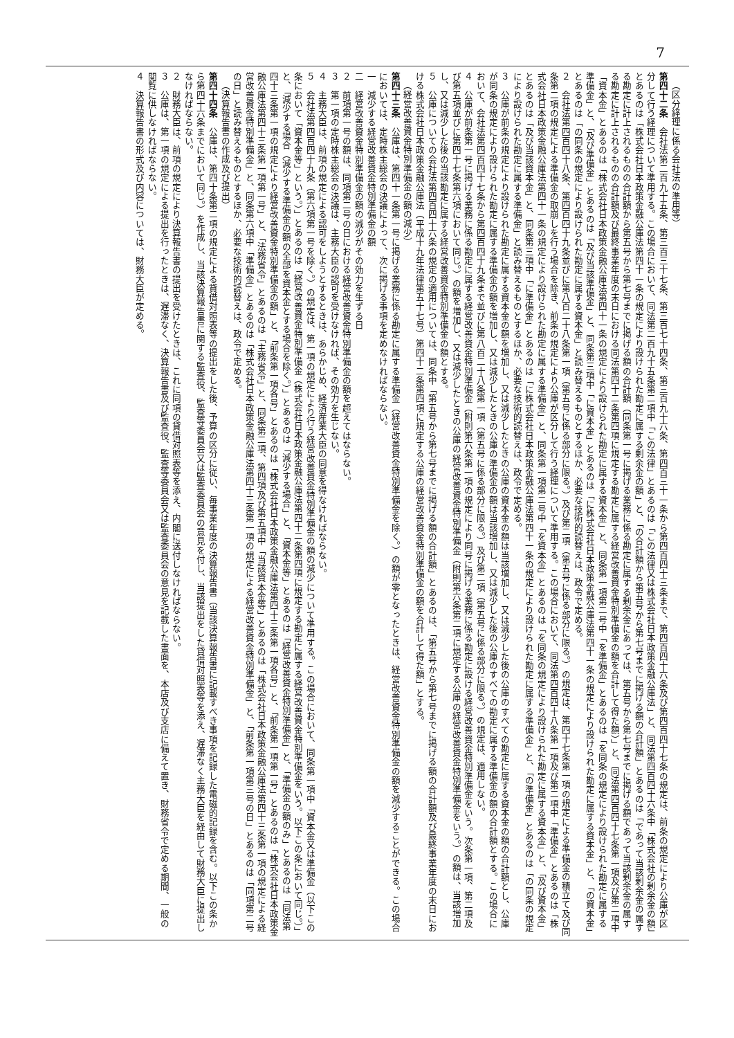7
（区分経理に係る会社法の準用等）
第四十二条　会社法第二百九十五条、第三百三十七条、第三百七十四条、第三百九十六条、第四百三十一条から第四百四十三条まで、第四百四十六条及び第四百四十七条の規定は、前条の規定により公庫が区分して行う経理について準用する。この場合において、同法第二百九十五条第二項中「この法律」とあるのは「この法律又は株式会社日本政策金融公庫法」と、同法第四百四十六条中「株式会社の剰余金の額」とあるのは「株式会社日本政策金融公庫法第四十一条の規定により設けられた勘定に属する剰余金の額」と、「の合計額から第五号から第七号までに掲げる額の合計額」とあるのは「であって当該剰余金の属する勘定に計上されるものの合計額から第五号から第七号までに掲げる額の合計額（同条第一号に掲げる業務に係る勘定に属する剰余金にあっては、第五号から第七号までに掲げる額であって当該剰余金の属する勘定に計上されるものの合計額及び最終事業年度の末日における同法第四十二条第四項に規定する勘定に属する経営改善資金特別準備金の額を合計して得た額）」と、同法第四百四十七条第一項及び第二項中「資本金」とあるのは「株式会社日本政策金融公庫法第四十一条の規定により設けられた勘定に属する資本金」と、同条第一項第二号中「を準備金」とあるのは「を同条の規定により設けられた勘定に属する準備金」と、「及び準備金」とあるのは「及び当該準備金」と、同条第三項中「に資本金」とあるのは「に株式会社日本政策金融公庫法第四十一条の規定により設けられた勘定に属する資本金」と、「の資本金」とあるのは「の同条の規定により設けられた勘定に属する資本金」と読み替えるものとするほか、必要な技術的読替えは、政令で定める。
２　会社法第四百四十八条、第四百四十九条並びに第八百二十八条第一項（第五号に係る部分に限る。）及び第二項（第五号に係る部分に限る。）の規定は、第四十七条第一項の規定による準備金の積立て及び同条第二項の規定による準備金の取崩しを行う場合を除き、前条の規定により公庫が区分して行う経理について準用する。この場合において、同法第四百四十八条第一項及び第二項中「準備金」とあるのは「株式会社日本政策金融公庫法第四十一条の規定により設けられた勘定に属する準備金」と、同条第一項第二号中「を資本金」とあるのは「を同条の規定により設けられた勘定に属する資本金」と、「及び資本金」とあるのは「及び当該資本金」と、同条第三項中「に準備金」とあるのは「に株式会社日本政策金融公庫法第四十一条の規定により設けられた勘定に属する準備金」と、「の準備金」とあるのは「の同条の規定により設けられた勘定に属する準備金」と読み替えるものとするほか、必要な技術的読替えは、政令で定める。
３　公庫が前条の規定により設けられた勘定に属する資本金の額を増加し、又は減少したときの公庫の資本金の額は当該増加し、又は減少した後の公庫のすべての勘定に属する資本金の額の合計額とし、公庫が同条の規定により設けられた勘定に属する準備金の額を増加し、又は減少したときの公庫の準備金の額は当該増加し、又は減少した後の公庫のすべての勘定に属する準備金の額の合計額とする。この場合において、会社法第四百四十七条から第四百四十九条まで並びに第八百二十八条第一項（第五号に係る部分に限る。）及び第二項（第五号に係る部分に限る。）の規定は、適用しない。
４　公庫が前条第一号に掲げる業務に係る勘定に属する経営改善資金特別準備金（附則第六条第一項の規定により同号に掲げる業務に係る勘定に設ける経営改善資金特別準備金をいう。次条第一項、第二項及び第五項並びに第四十七条第六項において同じ。）の額を増加し、又は減少したときの公庫の経営改善資金特別準備金（附則第六条第二項に規定する公庫の経営改善資金特別準備金をいう。）の額は、当該増加し、又は減少した後の当該勘定に属する経営改善資金特別準備金の額とする。
５　公庫についての会社法第四百四十六条の規定の適用については、同条中「第五号から第七号までに掲げる額の合計額」とあるのは、「第五号から第七号までに掲げる額の合計額及び最終事業年度の末日における株式会社日本政策金融公庫法（平成十九年法律第五十七号）第四十二条第四項に規定する公庫の経営改善資金特別準備金の額を合計して得た額」とする。
（経営改善資金特別準備金の額の減少）
第四十三条　公庫は、第四十一条第一号に掲げる業務に係る勘定に属する準備金（経営改善資金特別準備金を除く。）の額が零となったときは、経営改善資金特別準備金の額を減少することができる。この場合においては、定時株主総会の決議によって、次に掲げる事項を定めなければならない。
一　減少する経営改善資金特別準備金の額
二　経営改善資金特別準備金の額の減少がその効力を生ずる日
２　前項第一号の額は、同項第二号の日における経営改善資金特別準備金の額を超えてはならない。
３　第一項の定時株主総会の決議は、主務大臣の認可を受けなければ、その効力を生じない。
４　主務大臣は、前項の規定による認可をしようとするときは、あらかじめ、経済産業大臣の同意を得なければならない。
５　会社法第四百四十九条（第六項第一号を除く。）の規定は、第一項の規定により行う経営改善資金特別準備金の額の減少について準用する。この場合において、同条第一項中「資本金又は準備金（以下この条において「資本金等」という。）」とあるのは「経営改善資金特別準備金（株式会社日本政策金融公庫法第四十二条第四項に規定する勘定に属する経営改善資金特別準備金をいう。以下この条において同じ。）」と、「減少する場合（減少する準備金の額の全部を資本金とする場合を除く。）」とあるのは「減少する場合」と、「資本金等」とあるのは「経営改善資金特別準備金」と、「準備金の額のみ」とあるのは「同法第四十三条第一項の規定により経営改善資金特別準備金の額」と、「前条第一項各号」とあるのは「株式会社日本政策金融公庫法第四十三条第一項各号」と、「前条第一項第一号」とあるのは「株式会社日本政策金融公庫法第四十三条第一項第一号」と、「法務省令」とあるのは「主務省令」と、同条第二項、第四項及び第五項中「当該資本金等」とあるのは「株式会社日本政策金融公庫法第四十三条第一項の規定による経営改善資金特別準備金」と、同条第六項中「準備金」とあるのは「株式会社日本政策金融公庫法第四十三条第一項の規定による経営改善資金特別準備金」と、「前条第一項第三号の日」とあるのは「同項第二号の日」と読み替えるものとするほか、必要な技術的読替えは、政令で定める。
（決算報告書の作成及び提出）
第四十四条　公庫は、第四十条第二項の規定による貸借対照表等の提出をした後、予算の区分に従い、毎事業年度の決算報告書（当該決算報告書に記載すべき事項を記録した電磁的記録を含む。以下この条から第四十六条までにおいて同じ。）を作成し、当該決算報告書に関する監査役、監査等委員会又は監査委員会の意見を付し、当該提出をした貸借対照表等を添え、遅滞なく主務大臣を経由して財務大臣に提出しなければならない。
２　財務大臣は、前項の規定により決算報告書の提出を受けたときは、これに同項の貸借対照表等を添え、内閣に送付しなければならない。
３　公庫は、第一項の規定による提出を行ったときは、遅滞なく、決算報告書及び監査役、監査等委員会又は監査委員会の意見を記載した書面を、本店及び支店に備えて置き、財務省令で定める期間、一般の閲覧に供しなければならない。
４　決算報告書の形式及び内容については、財務大臣が定める。